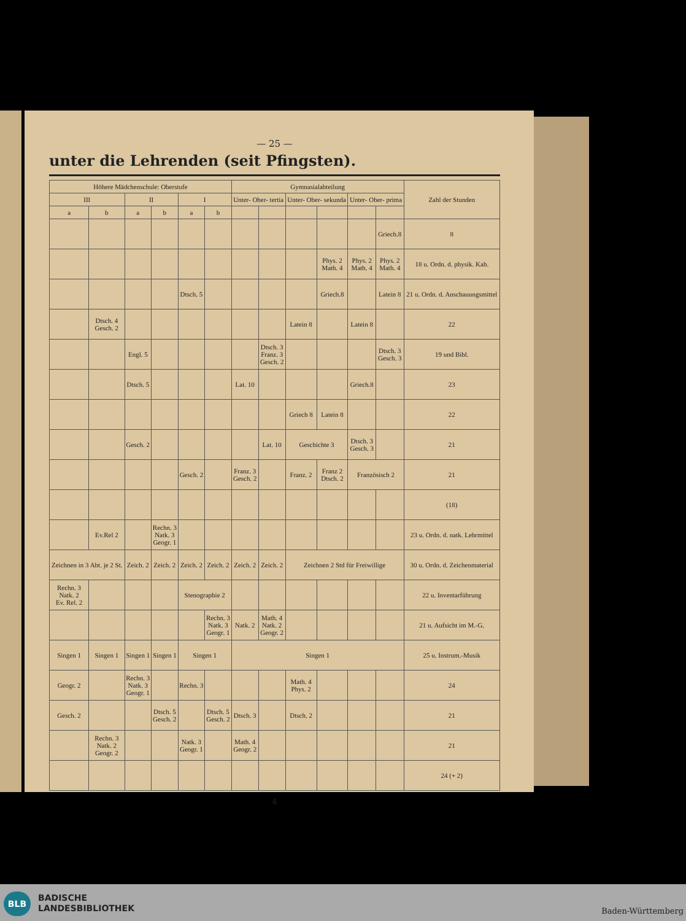— 25 —
unter die Lehrenden (seit Pfingsten).
| Höhere Mädchenschule: Oberstufe | | | | | | Gymnasialabteilung | | | | | | Zahl der Stunden |
| --- | --- | --- | --- | --- | --- | --- | --- | --- | --- | --- | --- | --- |
| III | | II | | I | | Unter- Ober- tertia | | Unter- Ober- sekunda | | Unter- Ober- prima | | |
| a | b | a | b | a | b | | | | | | | |
| | | | | | | | | | | | Griech.8 | 8 |
| | | | | | | | | | Phys. 2 Math. 4 | Phys. 2 Math. 4 | Phys. 2 Math. 4 | 18 u. Ordn. d. physik. Kab. |
| | | | | Dtsch. 5 | | | | | Griech.8 | | Latein 8 | 21 u. Ordn. d. Anschauungsmittel |
| | Dtsch. 4 Gesch. 2 | | | | | | | Latein 8 | | Latein 8 | | 22 |
| | | Engl. 5 | | | | | Dtsch. 3 Franz. 3 Gesch. 2 | | | | Dtsch. 3 Gesch. 3 | 19 und Bibl. |
| | | Dtsch. 5 | | | | Lat. 10 | | | | Griech.8 | | 23 |
| | | | | | | | | Griech 8 | Latein 8 | | | 22 |
| | | Gesch. 2 | | | | | Lat. 10 | Geschichte 3 | | Dtsch. 3 Gesch. 3 | | 21 |
| | | | | Gesch. 2 | | Franz. 3 Gesch. 2 | | Franz. 2 | Franz 2 Dtsch. 2 | Französisch 2 | | 21 |
| | | | | | | | | | | | | (18) |
| | Ev.Rel 2 | | Rechn. 3 Natk. 3 Geogr. 1 | | | | | | | | | 23 u. Ordn. d. natk. Lehrmittel |
| Zeichnen in 3 Abt. je 2 St. | | Zeich. 2 | Zeich. 2 | Zeich. 2 | Zeich. 2 | Zeich. 2 | Zeich. 2 | Zeichnen 2 Std für Freiwillige | | | | 30 u. Ordn. d. Zeichenmaterial |
| Rechn. 3 Natk. 2 Ev. Rel. 2 | | | | Stenographie 2 | | | | | | | | 22 u. Inventarführung |
| | | | | | Rechn. 3 Natk. 3 Geogr. 1 | Natk. 2 | Math. 4 Natk. 2 Geogr. 2 | | | | | 21 u. Aufsicht im M.-G. |
| Singen 1 | Singen 1 | Singen 1 | Singen 1 | Singen 1 | | Singen 1 | | | | | | 25 u. Instrum.-Musik |
| Geogr. 2 | | Rechn. 3 Natk. 3 Geogr. 1 | | Rechn. 3 | | | | Math. 4 Phys. 2 | | | | 24 |
| Gesch. 2 | | | Dtsch. 5 Gesch. 2 | | Dtsch. 5 Gesch. 2 | Dtsch. 3 | | Dtsch. 2 | | | | 21 |
| | Rechn. 3 Natk. 2 Geogr. 2 | | | Natk. 3 Geogr. 1 | | Math. 4 Geogr. 2 | | | | | | 21 |
| | | | | | | | | | | | | 24 (+ 2) |
4
BLB
BADISCHE
LANDESBIBLIOTHEK
Baden-Württemberg